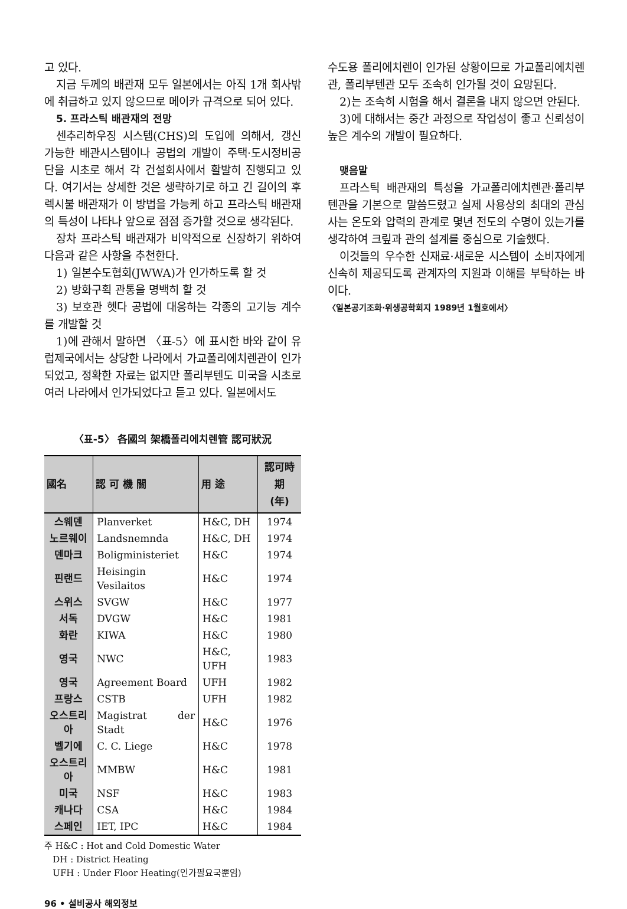고 있다.
지금 두께의 배관재 모두 일본에서는 아직 1개 회사밖에 취급하고 있지 않으므로 메이카 규격으로 되어 있다.
5. 프라스틱 배관재의 전망
센추리하우징 시스템(CHS)의 도입에 의해서, 갱신 가능한 배관시스템이나 공법의 개발이 주택·도시정비공단을 시초로 해서 각 건설회사에서 활발히 진행되고 있다. 여기서는 상세한 것은 생략하기로 하고 긴 길이의 후렉시불 배관재가 이 방법을 가능케 하고 프라스틱 배관재의 특성이 나타나 앞으로 점점 증가할 것으로 생각된다.
장차 프라스틱 배관재가 비약적으로 신장하기 위하여 다음과 같은 사항을 추천한다.
1) 일본수도협회(JWWA)가 인가하도록 할 것
2) 방화구획 관통을 명백히 할 것
3) 보호관 헷다 공법에 대응하는 각종의 고기능 계수를 개발할 것
1)에 관해서 말하면 〈표-5〉에 표시한 바와 같이 유럽제국에서는 상당한 나라에서 가교폴리에치렌관이 인가되었고, 정확한 자료는 없지만 폴리부텐도 미국을 시초로 여러 나라에서 인가되었다고 듣고 있다. 일본에서도
〈표-5〉 各國의 架橋폴리에치렌管 認可狀況
| 國名 | 認 可 機 關 | 用 途 | 認可時期 (年) |
| --- | --- | --- | --- |
| 스웨덴 | Planverket | H&C, DH | 1974 |
| 노르웨이 | Landsnemnda | H&C, DH | 1974 |
| 덴마크 | Boligministeriet | H&C | 1974 |
| 핀랜드 | Heisingin Vesilaitos | H&C | 1974 |
| 스위스 | SVGW | H&C | 1977 |
| 서독 | DVGW | H&C | 1981 |
| 화란 | KIWA | H&C | 1980 |
| 영국 | NWC | H&C, UFH | 1983 |
| 영국 | Agreement Board | UFH | 1982 |
| 프랑스 | CSTB | UFH | 1982 |
| 오스트리아 | Magistrat der Stadt | H&C | 1976 |
| 벨기에 | C. C. Liege | H&C | 1978 |
| 오스트리아 | MMBW | H&C | 1981 |
| 미국 | NSF | H&C | 1983 |
| 캐나다 | CSA | H&C | 1984 |
| 스페인 | IET, IPC | H&C | 1984 |
주 H&C : Hot and Cold Domestic Water
DH : District Heating
UFH : Under Floor Heating(인가필요국뿐임)
수도용 폴리에치렌이 인가된 상황이므로 가교폴리에치렌관, 폴리부텐관 모두 조속히 인가될 것이 요망된다.
2)는 조속히 시험을 해서 결론을 내지 않으면 안된다.
3)에 대해서는 중간 과정으로 작업성이 좋고 신뢰성이 높은 계수의 개발이 필요하다.
맺음말
프라스틱 배관재의 특성을 가교폴리에치렌관·폴리부텐관을 기본으로 말씀드렸고 실제 사용상의 최대의 관심사는 온도와 압력의 관계로 몇년 전도의 수명이 있는가를 생각하여 크맆과 관의 설계를 중심으로 기술했다.
이것들의 우수한 신재료·새로운 시스템이 소비자에게 신속히 제공되도록 관계자의 지원과 이해를 부탁하는 바이다.
〈일본공기조화·위생공학회지 1989년 1월호에서〉
96 • 설비공사 해외정보